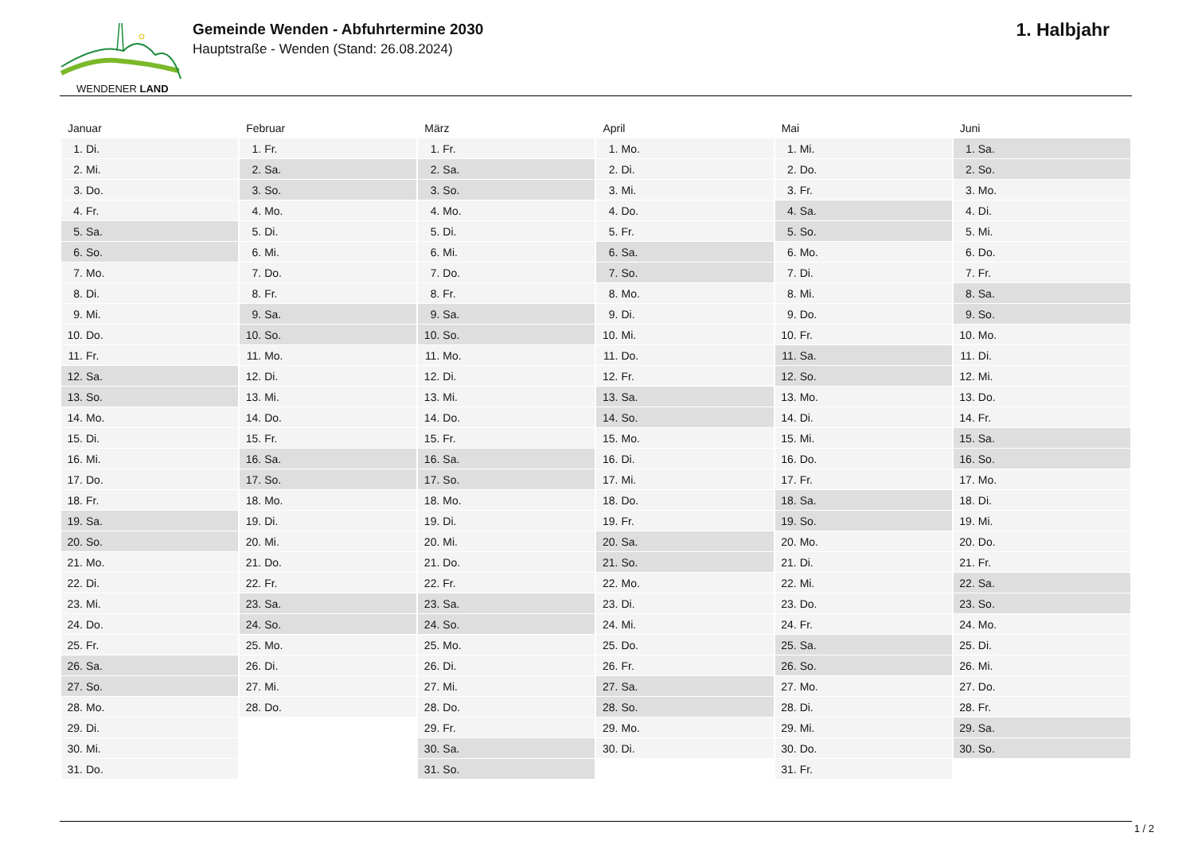WENDENER LAND
Gemeinde Wenden - Abfuhrtermine 2030
Hauptstraße - Wenden (Stand: 26.08.2024)
1. Halbjahr
| Januar | Februar | März | April | Mai | Juni |
| --- | --- | --- | --- | --- | --- |
| 1. Di. | 1. Fr. | 1. Fr. | 1. Mo. | 1. Mi. | 1. Sa. |
| 2. Mi. | 2. Sa. | 2. Sa. | 2. Di. | 2. Do. | 2. So. |
| 3. Do. | 3. So. | 3. So. | 3. Mi. | 3. Fr. | 3. Mo. |
| 4. Fr. | 4. Mo. | 4. Mo. | 4. Do. | 4. Sa. | 4. Di. |
| 5. Sa. | 5. Di. | 5. Di. | 5. Fr. | 5. So. | 5. Mi. |
| 6. So. | 6. Mi. | 6. Mi. | 6. Sa. | 6. Mo. | 6. Do. |
| 7. Mo. | 7. Do. | 7. Do. | 7. So. | 7. Di. | 7. Fr. |
| 8. Di. | 8. Fr. | 8. Fr. | 8. Mo. | 8. Mi. | 8. Sa. |
| 9. Mi. | 9. Sa. | 9. Sa. | 9. Di. | 9. Do. | 9. So. |
| 10. Do. | 10. So. | 10. So. | 10. Mi. | 10. Fr. | 10. Mo. |
| 11. Fr. | 11. Mo. | 11. Mo. | 11. Do. | 11. Sa. | 11. Di. |
| 12. Sa. | 12. Di. | 12. Di. | 12. Fr. | 12. So. | 12. Mi. |
| 13. So. | 13. Mi. | 13. Mi. | 13. Sa. | 13. Mo. | 13. Do. |
| 14. Mo. | 14. Do. | 14. Do. | 14. So. | 14. Di. | 14. Fr. |
| 15. Di. | 15. Fr. | 15. Fr. | 15. Mo. | 15. Mi. | 15. Sa. |
| 16. Mi. | 16. Sa. | 16. Sa. | 16. Di. | 16. Do. | 16. So. |
| 17. Do. | 17. So. | 17. So. | 17. Mi. | 17. Fr. | 17. Mo. |
| 18. Fr. | 18. Mo. | 18. Mo. | 18. Do. | 18. Sa. | 18. Di. |
| 19. Sa. | 19. Di. | 19. Di. | 19. Fr. | 19. So. | 19. Mi. |
| 20. So. | 20. Mi. | 20. Mi. | 20. Sa. | 20. Mo. | 20. Do. |
| 21. Mo. | 21. Do. | 21. Do. | 21. So. | 21. Di. | 21. Fr. |
| 22. Di. | 22. Fr. | 22. Fr. | 22. Mo. | 22. Mi. | 22. Sa. |
| 23. Mi. | 23. Sa. | 23. Sa. | 23. Di. | 23. Do. | 23. So. |
| 24. Do. | 24. So. | 24. So. | 24. Mi. | 24. Fr. | 24. Mo. |
| 25. Fr. | 25. Mo. | 25. Mo. | 25. Do. | 25. Sa. | 25. Di. |
| 26. Sa. | 26. Di. | 26. Di. | 26. Fr. | 26. So. | 26. Mi. |
| 27. So. | 27. Mi. | 27. Mi. | 27. Sa. | 27. Mo. | 27. Do. |
| 28. Mo. | 28. Do. | 28. Do. | 28. So. | 28. Di. | 28. Fr. |
| 29. Di. | | 29. Fr. | 29. Mo. | 29. Mi. | 29. Sa. |
| 30. Mi. | | 30. Sa. | 30. Di. | 30. Do. | 30. So. |
| 31. Do. | | 31. So. | | 31. Fr. | |
1 / 2